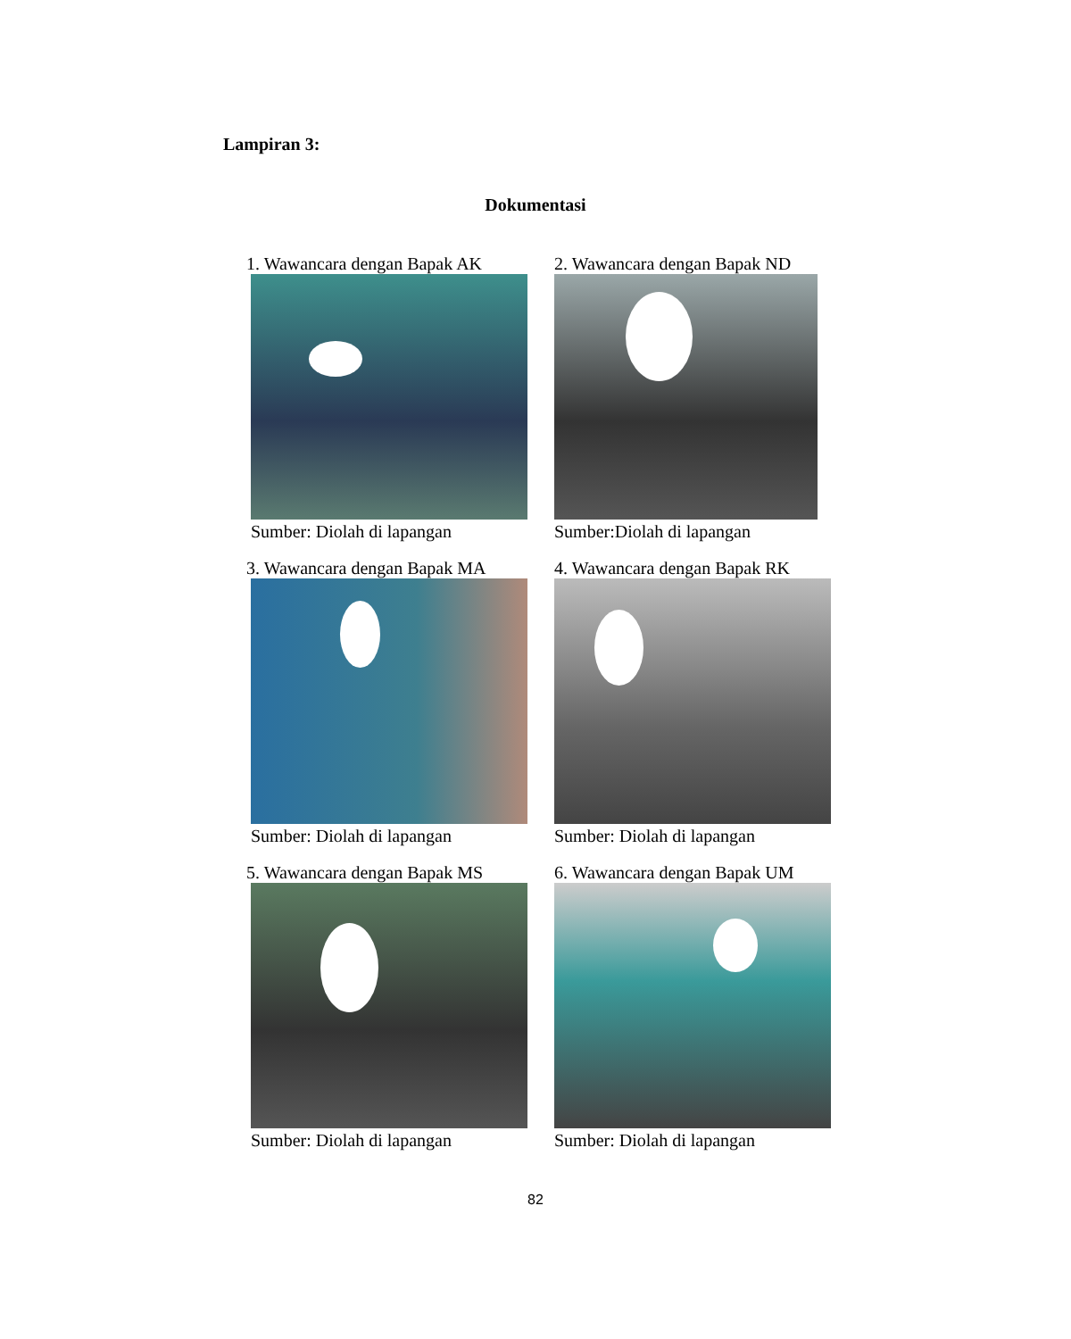Lampiran 3:
Dokumentasi
1. Wawancara dengan Bapak AK
Sumber: Diolah di lapangan
2. Wawancara dengan Bapak ND
Sumber:Diolah di lapangan
3. Wawancara dengan Bapak MA
Sumber: Diolah di lapangan
4. Wawancara dengan Bapak RK
Sumber: Diolah di lapangan
5. Wawancara dengan Bapak MS
Sumber: Diolah di lapangan
6. Wawancara dengan Bapak UM
Sumber: Diolah di lapangan
82